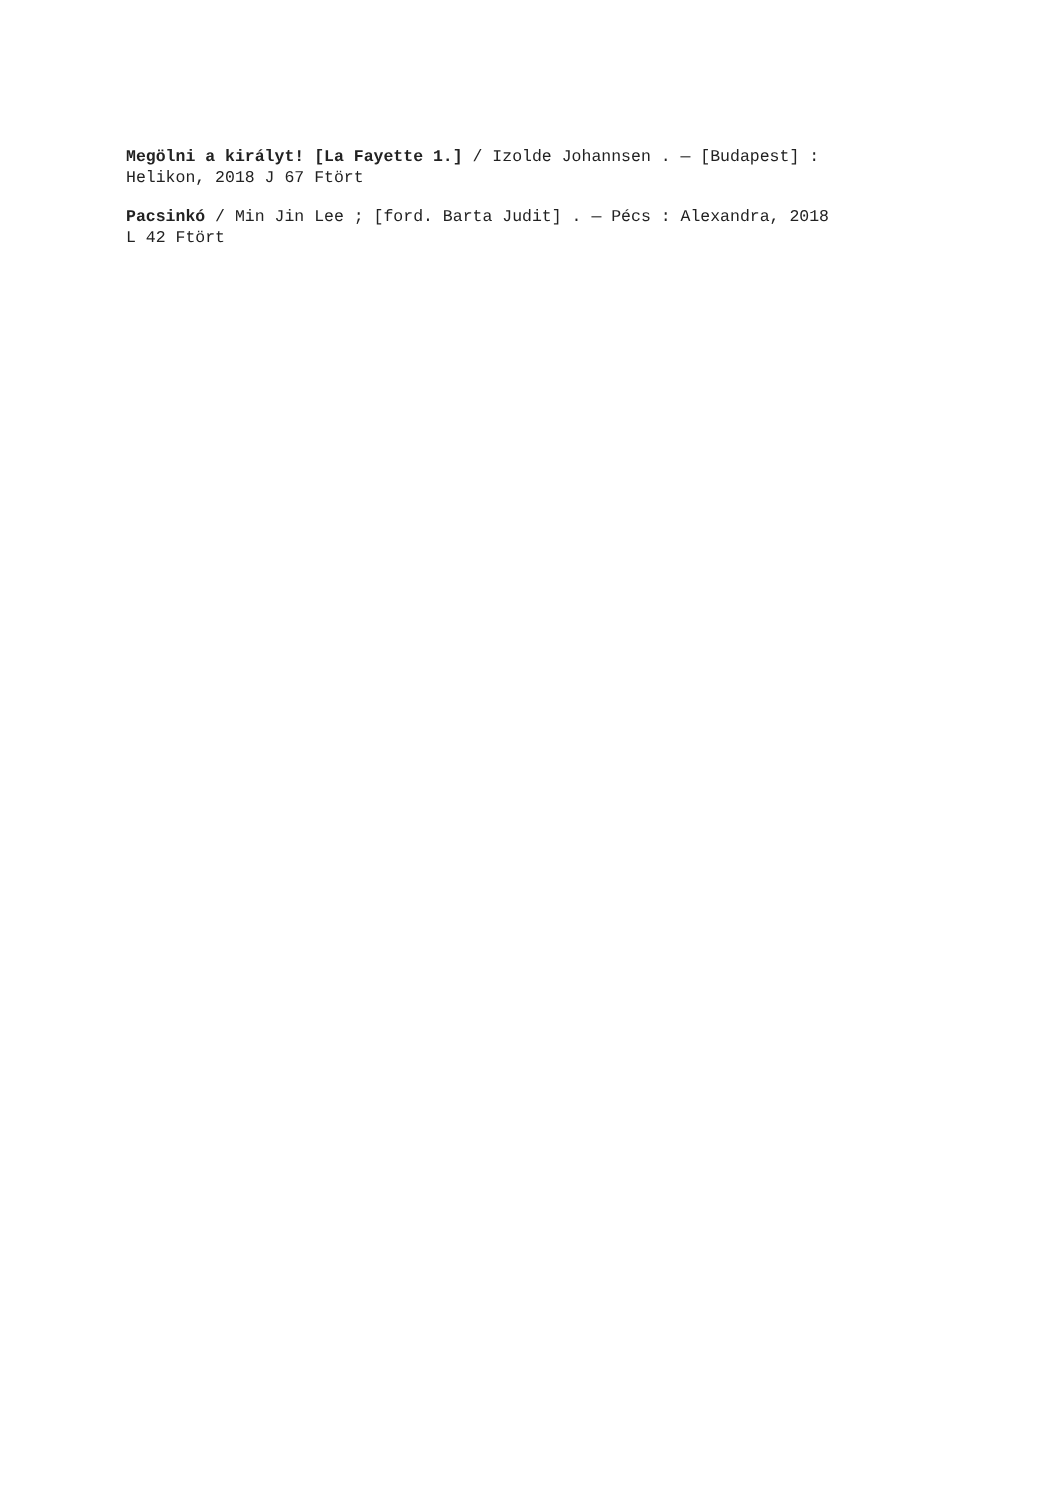Megölni a királyt! [La Fayette 1.] / Izolde Johannsen . — [Budapest] :
Helikon, 2018 J 67 Ftört
Pacsinkó / Min Jin Lee ; [ford. Barta Judit] . — Pécs : Alexandra, 2018
L 42 Ftört